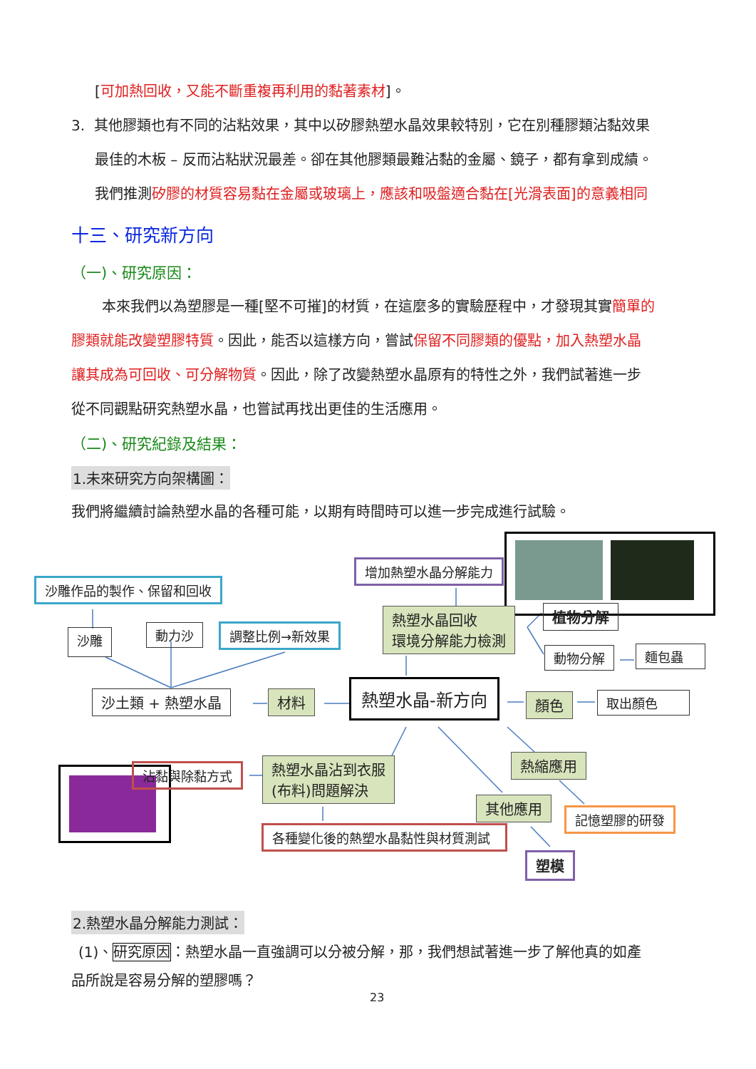[可加熱回收，又能不斷重複再利用的黏著素材]。
3. 其他膠類也有不同的沾粘效果，其中以矽膠熱塑水晶效果較特別，它在別種膠類沾黏效果
最佳的木板 – 反而沾粘狀況最差。卻在其他膠類最難沾黏的金屬、鏡子，都有拿到成績。
我們推測矽膠的材質容易黏在金屬或玻璃上，應該和吸盤適合黏在[光滑表面]的意義相同
十三、研究新方向
（一)、研究原因：
本來我們以為塑膠是一種[堅不可摧]的材質，在這麼多的實驗歷程中，才發現其實簡單的
膠類就能改變塑膠特質。因此，能否以這樣方向，嘗試保留不同膠類的優點，加入熱塑水晶
讓其成為可回收、可分解物質。因此，除了改變熱塑水晶原有的特性之外，我們試著進一步
從不同觀點研究熱塑水晶，也嘗試再找出更佳的生活應用。
（二)、研究紀錄及結果：
1.未來研究方向架構圖：
我們將繼續討論熱塑水晶的各種可能，以期有時間時可以進一步完成進行試驗。
沙雕作品的製作、保留和回收
沙雕 動力沙 調整比例→新效果
增加熱塑水晶分解能力
熱塑水晶回收
環境分解能力檢測
植物分解
動物分解 麵包蟲
沙土類 + 熱塑水晶 材料 熱塑水晶-新方向
顏色 取出顏色
沾黏與除黏方式
熱塑水晶沾到衣服
(布料)問題解決
熱縮應用
其他應用
記憶塑膠的研發
各種變化後的熱塑水晶黏性與材質測試
塑模
2.熱塑水晶分解能力測試：
(1)、研究原因：熱塑水晶一直強調可以分被分解，那，我們想試著進一步了解他真的如產
品所說是容易分解的塑膠嗎？
23